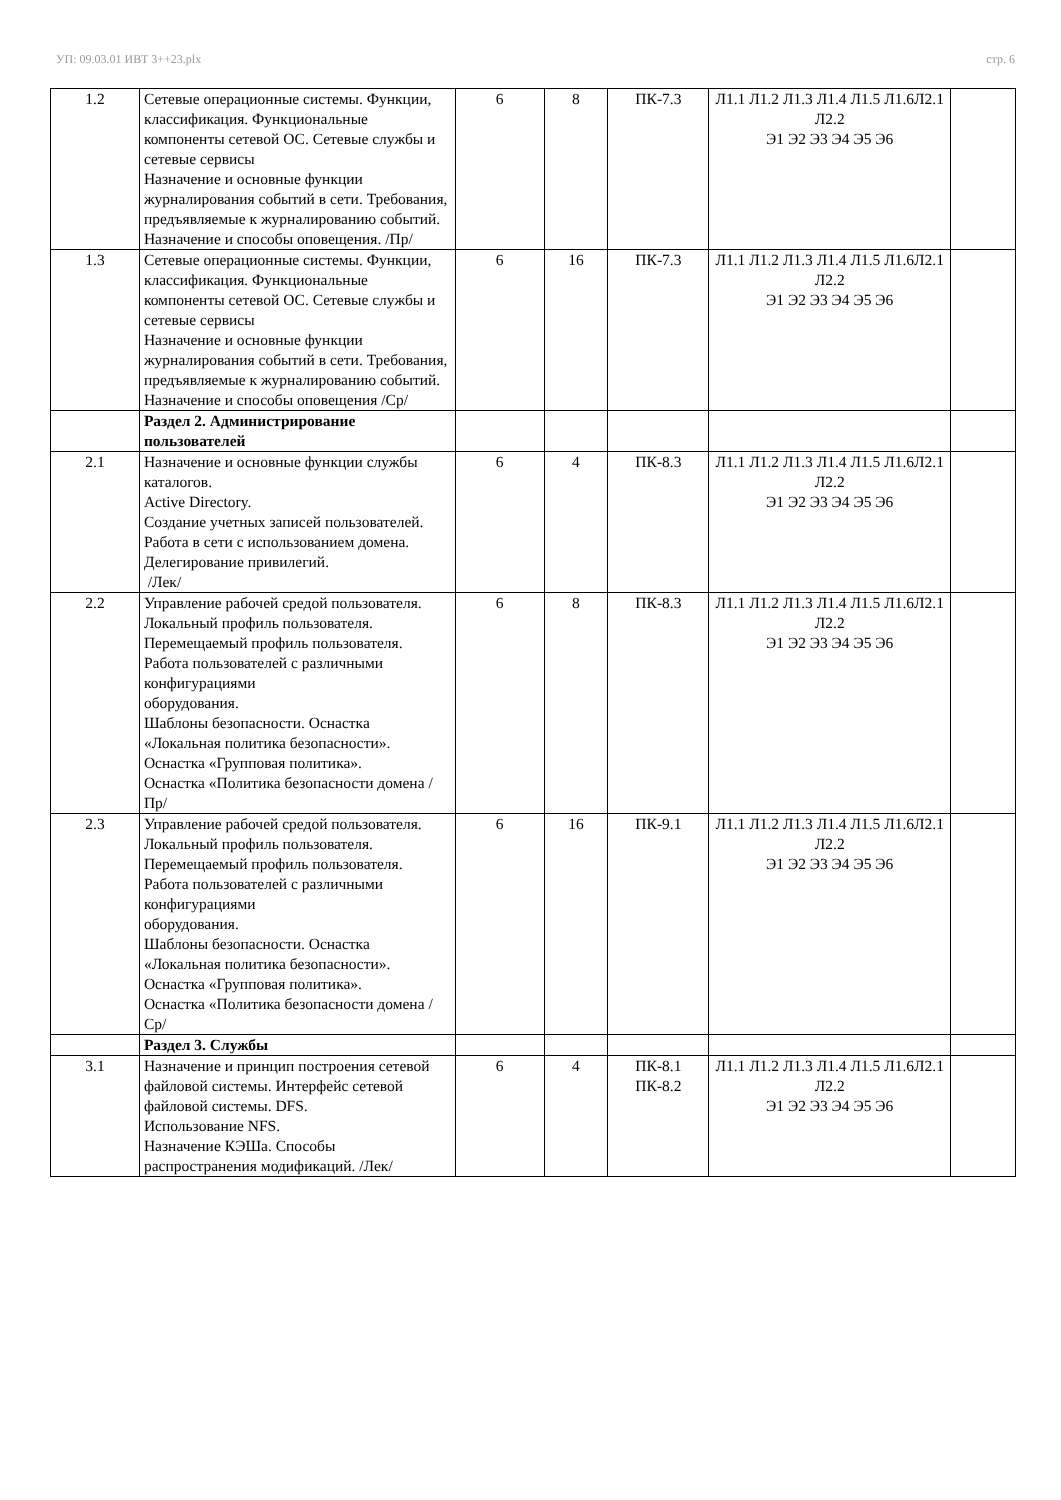УП: 09.03.01 ИВТ 3++23.plx стр. 6
| 1.2 | Сетевые операционные системы. Функции, классификация. Функциональные компоненты сетевой ОС. Сетевые службы и сетевые сервисы Назначение и основные функции журналирования событий в сети. Требования, предъявляемые к журналированию событий. Назначение и способы оповещения. /Пр/ | 6 | 8 | ПК-7.3 | Л1.1 Л1.2 Л1.3 Л1.4 Л1.5 Л1.6Л2.1 Л2.2 Э1 Э2 Э3 Э4 Э5 Э6 | |
| 1.3 | Сетевые операционные системы. Функции, классификация. Функциональные компоненты сетевой ОС. Сетевые службы и сетевые сервисы Назначение и основные функции журналирования событий в сети. Требования, предъявляемые к журналированию событий. Назначение и способы оповещения /Ср/ | 6 | 16 | ПК-7.3 | Л1.1 Л1.2 Л1.3 Л1.4 Л1.5 Л1.6Л2.1 Л2.2 Э1 Э2 Э3 Э4 Э5 Э6 | |
| | Раздел 2. Администрирование пользователей | | | | | |
| 2.1 | Назначение и основные функции службы каталогов. Active Directory. Создание учетных записей пользователей. Работа в сети с использованием домена. Делегирование привилегий. /Лек/ | 6 | 4 | ПК-8.3 | Л1.1 Л1.2 Л1.3 Л1.4 Л1.5 Л1.6Л2.1 Л2.2 Э1 Э2 Э3 Э4 Э5 Э6 | |
| 2.2 | Управление рабочей средой пользователя. Локальный профиль пользователя. Перемещаемый профиль пользователя. Работа пользователей с различными конфигурациями оборудования. Шаблоны безопасности. Оснастка «Локальная политика безопасности». Оснастка «Групповая политика». Оснастка «Политика безопасности домена /Пр/ | 6 | 8 | ПК-8.3 | Л1.1 Л1.2 Л1.3 Л1.4 Л1.5 Л1.6Л2.1 Л2.2 Э1 Э2 Э3 Э4 Э5 Э6 | |
| 2.3 | Управление рабочей средой пользователя. Локальный профиль пользователя. Перемещаемый профиль пользователя. Работа пользователей с различными конфигурациями оборудования. Шаблоны безопасности. Оснастка «Локальная политика безопасности». Оснастка «Групповая политика». Оснастка «Политика безопасности домена /Ср/ | 6 | 16 | ПК-9.1 | Л1.1 Л1.2 Л1.3 Л1.4 Л1.5 Л1.6Л2.1 Л2.2 Э1 Э2 Э3 Э4 Э5 Э6 | |
| | Раздел 3. Службы | | | | | |
| 3.1 | Назначение и принцип построения сетевой файловой системы. Интерфейс сетевой файловой системы. DFS. Использование NFS. Назначение КЭШа. Способы распространения модификаций. /Лек/ | 6 | 4 | ПК-8.1 ПК-8.2 | Л1.1 Л1.2 Л1.3 Л1.4 Л1.5 Л1.6Л2.1 Л2.2 Э1 Э2 Э3 Э4 Э5 Э6 | |